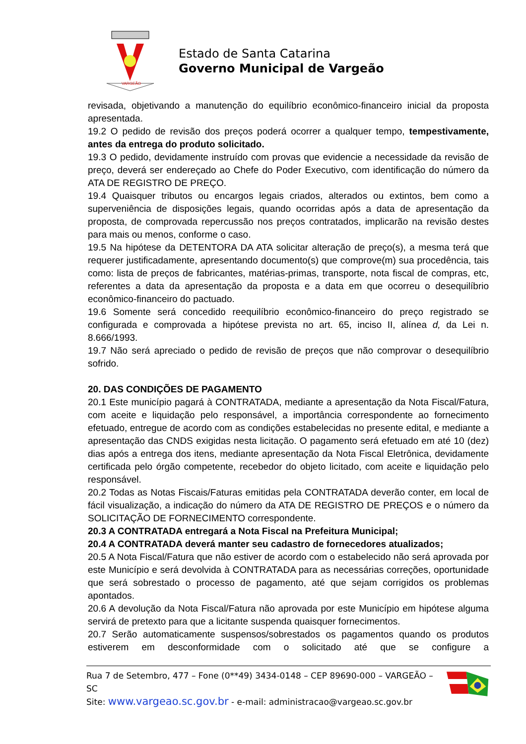VARGEÃO
Estado de Santa Catarina
Governo Municipal de Vargeão
revisada, objetivando a manutenção do equilíbrio econômico-financeiro inicial da proposta apresentada.
19.2 O pedido de revisão dos preços poderá ocorrer a qualquer tempo, tempestivamente, antes da entrega do produto solicitado.
19.3 O pedido, devidamente instruído com provas que evidencie a necessidade da revisão de preço, deverá ser endereçado ao Chefe do Poder Executivo, com identificação do número da ATA DE REGISTRO DE PREÇO.
19.4 Quaisquer tributos ou encargos legais criados, alterados ou extintos, bem como a superveniência de disposições legais, quando ocorridas após a data de apresentação da proposta, de comprovada repercussão nos preços contratados, implicarão na revisão destes para mais ou menos, conforme o caso.
19.5 Na hipótese da DETENTORA DA ATA solicitar alteração de preço(s), a mesma terá que requerer justificadamente, apresentando documento(s) que comprove(m) sua procedência, tais como: lista de preços de fabricantes, matérias-primas, transporte, nota fiscal de compras, etc, referentes a data da apresentação da proposta e a data em que ocorreu o desequilíbrio econômico-financeiro do pactuado.
19.6 Somente será concedido reequilíbrio econômico-financeiro do preço registrado se configurada e comprovada a hipótese prevista no art. 65, inciso II, alínea d, da Lei n. 8.666/1993.
19.7 Não será apreciado o pedido de revisão de preços que não comprovar o desequilíbrio sofrido.
20. DAS CONDIÇÕES DE PAGAMENTO
20.1 Este município pagará à CONTRATADA, mediante a apresentação da Nota Fiscal/Fatura, com aceite e liquidação pelo responsável, a importância correspondente ao fornecimento efetuado, entregue de acordo com as condições estabelecidas no presente edital, e mediante a apresentação das CNDS exigidas nesta licitação. O pagamento será efetuado em até 10 (dez) dias após a entrega dos itens, mediante apresentação da Nota Fiscal Eletrônica, devidamente certificada pelo órgão competente, recebedor do objeto licitado, com aceite e liquidação pelo responsável.
20.2 Todas as Notas Fiscais/Faturas emitidas pela CONTRATADA deverão conter, em local de fácil visualização, a indicação do número da ATA DE REGISTRO DE PREÇOS e o número da SOLICITAÇÃO DE FORNECIMENTO correspondente.
20.3 A CONTRATADA entregará a Nota Fiscal na Prefeitura Municipal;
20.4 A CONTRATADA deverá manter seu cadastro de fornecedores atualizados;
20.5 A Nota Fiscal/Fatura que não estiver de acordo com o estabelecido não será aprovada por este Município e será devolvida à CONTRATADA para as necessárias correções, oportunidade que será sobrestado o processo de pagamento, até que sejam corrigidos os problemas apontados.
20.6 A devolução da Nota Fiscal/Fatura não aprovada por este Município em hipótese alguma servirá de pretexto para que a licitante suspenda quaisquer fornecimentos.
20.7 Serão automaticamente suspensos/sobrestados os pagamentos quando os produtos estiverem em desconformidade com o solicitado até que se configure a
Rua 7 de Setembro, 477 – Fone (0**49) 3434-0148 – CEP 89690-000 – VARGEÃO – SC
Site: www.vargeao.sc.gov.br - e-mail: administracao@vargeao.sc.gov.br